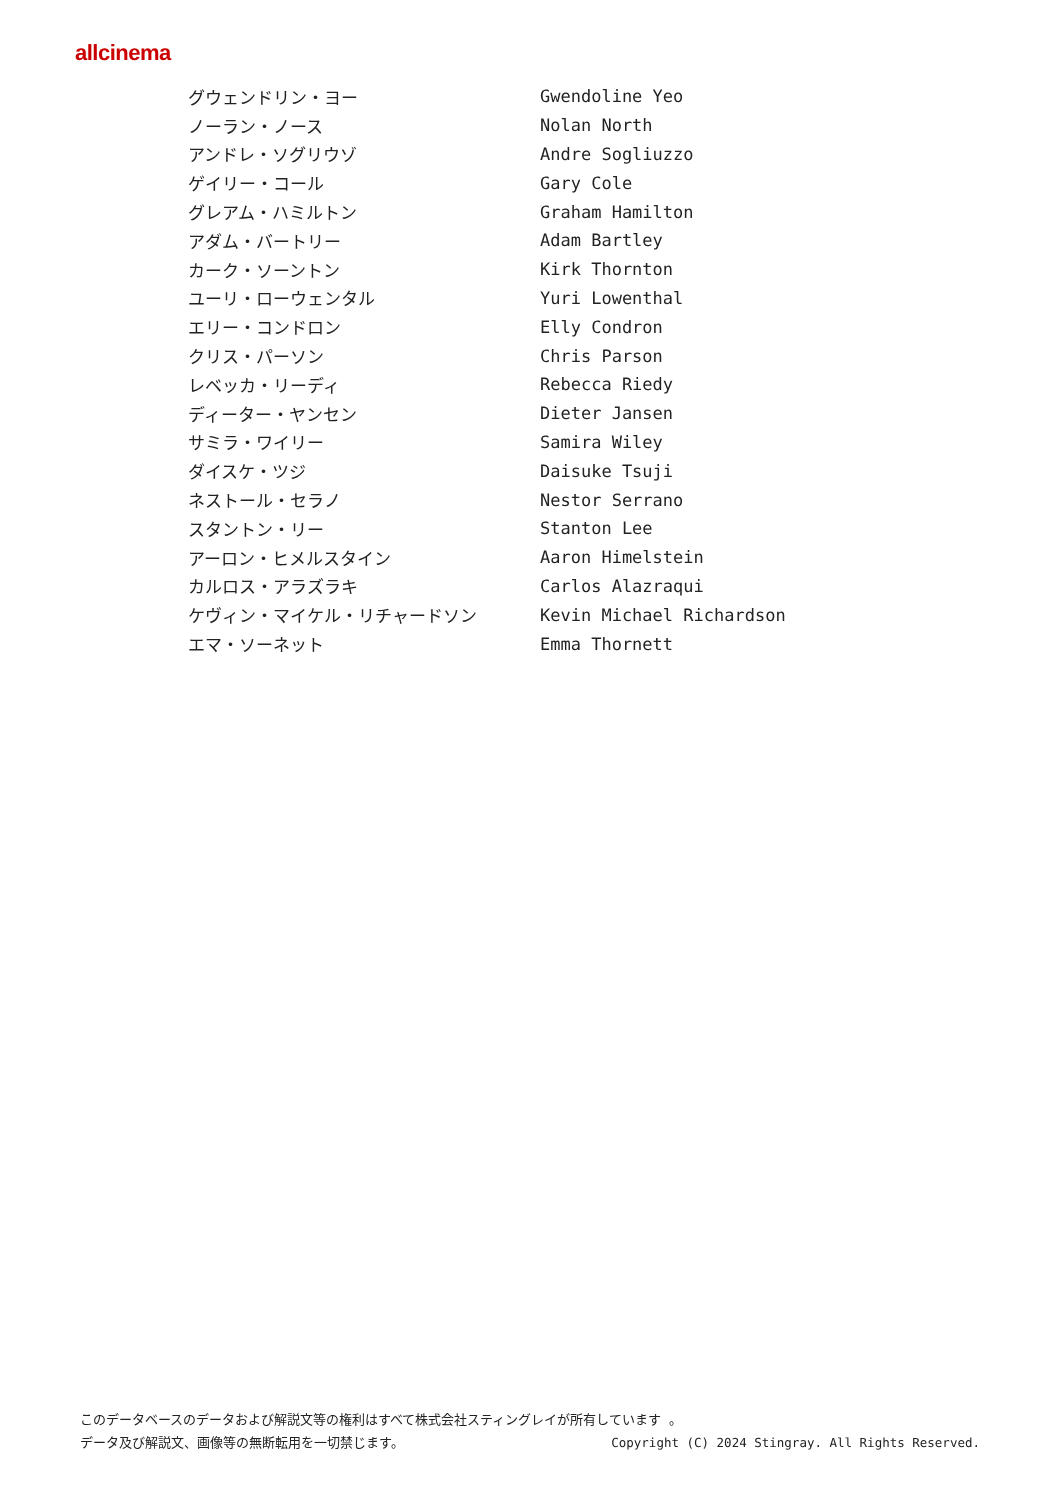allcinema
| グウェンドリン・ヨー | Gwendoline Yeo |
| ノーラン・ノース | Nolan North |
| アンドレ・ソグリウゾ | Andre Sogliuzzo |
| ゲイリー・コール | Gary Cole |
| グレアム・ハミルトン | Graham Hamilton |
| アダム・バートリー | Adam Bartley |
| カーク・ソーントン | Kirk Thornton |
| ユーリ・ローウェンタル | Yuri Lowenthal |
| エリー・コンドロン | Elly Condron |
| クリス・パーソン | Chris Parson |
| レベッカ・リーディ | Rebecca Riedy |
| ディーター・ヤンセン | Dieter Jansen |
| サミラ・ワイリー | Samira Wiley |
| ダイスケ・ツジ | Daisuke Tsuji |
| ネストール・セラノ | Nestor Serrano |
| スタントン・リー | Stanton Lee |
| アーロン・ヒメルスタイン | Aaron Himelstein |
| カルロス・アラズラキ | Carlos Alazraqui |
| ケヴィン・マイケル・リチャードソン | Kevin Michael Richardson |
| エマ・ソーネット | Emma Thornett |
このデータベースのデータおよび解説文等の権利はすべて株式会社スティングレイが所有しています 。
データ及び解説文、画像等の無断転用を一切禁じます。 Copyright (C) 2024 Stingray. All Rights Reserved.